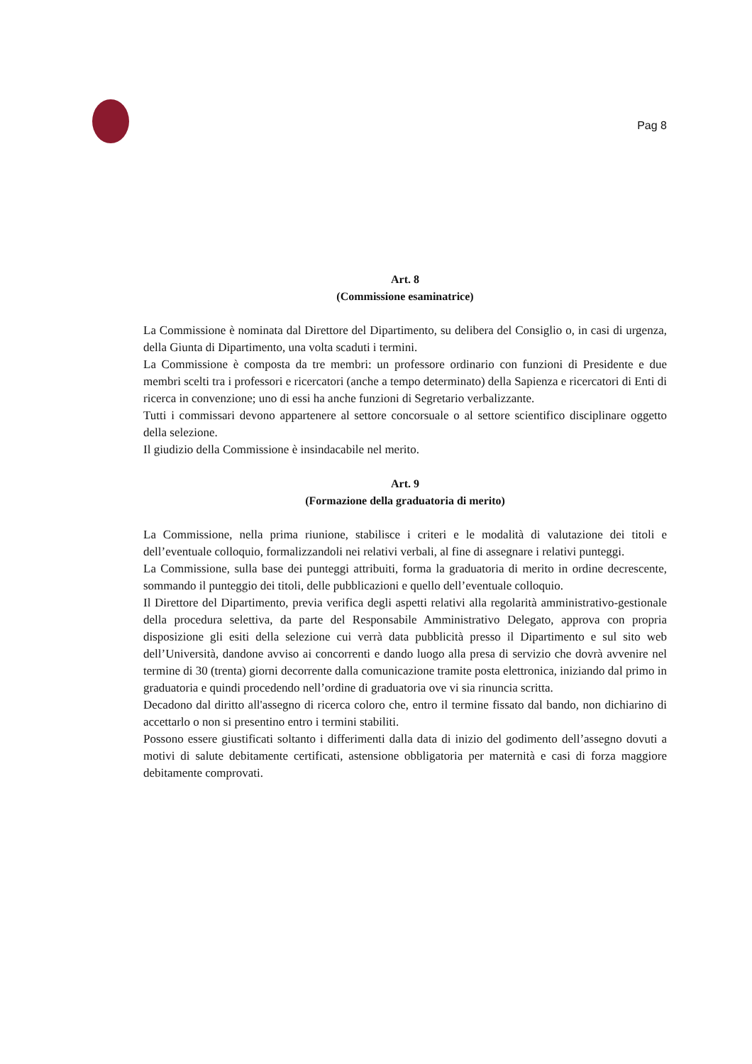Pag 8
Art. 8
(Commissione esaminatrice)
La Commissione è nominata dal Direttore del Dipartimento, su delibera del Consiglio o, in casi di urgenza, della Giunta di Dipartimento, una volta scaduti i termini.
La Commissione è composta da tre membri: un professore ordinario con funzioni di Presidente e due membri scelti tra i professori e ricercatori (anche a tempo determinato) della Sapienza e ricercatori di Enti di ricerca in convenzione; uno di essi ha anche funzioni di Segretario verbalizzante.
Tutti i commissari devono appartenere al settore concorsuale o al settore scientifico disciplinare oggetto della selezione.
Il giudizio della Commissione è insindacabile nel merito.
Art. 9
(Formazione della graduatoria di merito)
La Commissione, nella prima riunione, stabilisce i criteri e le modalità di valutazione dei titoli e dell’eventuale colloquio, formalizzandoli nei relativi verbali, al fine di assegnare i relativi punteggi.
La Commissione, sulla base dei punteggi attribuiti, forma la graduatoria di merito in ordine decrescente, sommando il punteggio dei titoli, delle pubblicazioni e quello dell’eventuale colloquio.
Il Direttore del Dipartimento, previa verifica degli aspetti relativi alla regolarità amministrativo-gestionale della procedura selettiva, da parte del Responsabile Amministrativo Delegato, approva con propria disposizione gli esiti della selezione cui verrà data pubblicità presso il Dipartimento e sul sito web dell’Università, dandone avviso ai concorrenti e dando luogo alla presa di servizio che dovrà avvenire nel termine di 30 (trenta) giorni decorrente dalla comunicazione tramite posta elettronica, iniziando dal primo in graduatoria e quindi procedendo nell’ordine di graduatoria ove vi sia rinuncia scritta.
Decadono dal diritto all'assegno di ricerca coloro che, entro il termine fissato dal bando, non dichiarino di accettarlo o non si presentino entro i termini stabiliti.
Possono essere giustificati soltanto i differimenti dalla data di inizio del godimento dell’assegno dovuti a motivi di salute debitamente certificati, astensione obbligatoria per maternità e casi di forza maggiore debitamente comprovati.